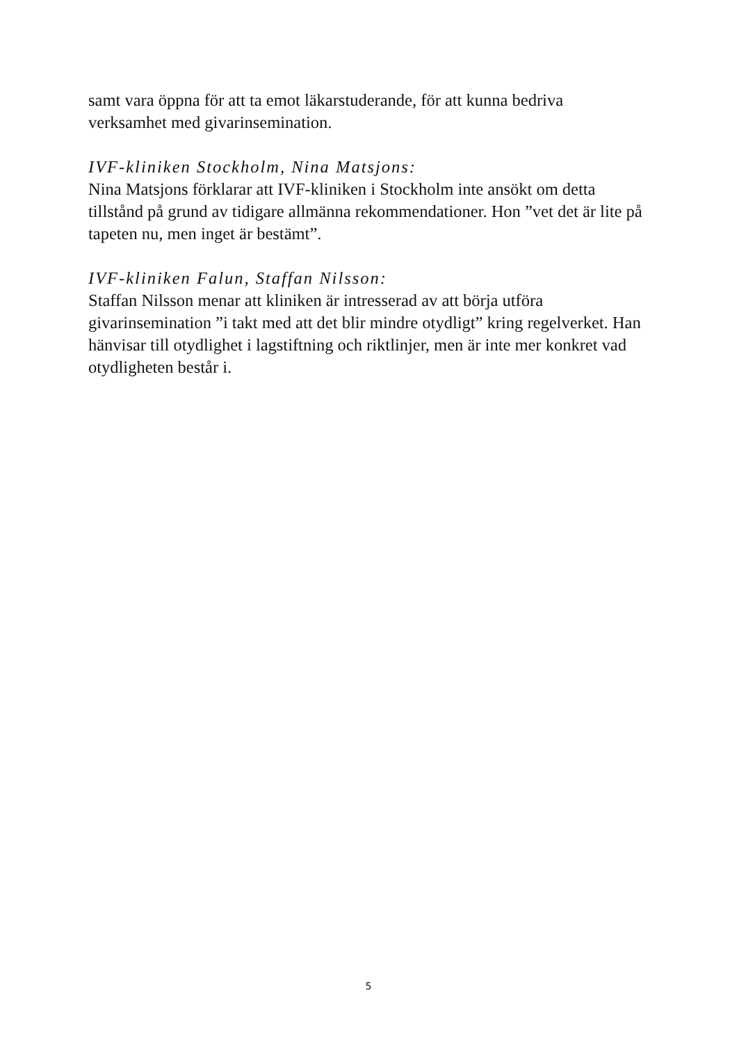samt vara öppna för att ta emot läkarstuderande, för att kunna bedriva verksamhet med givarinsemination.
IVF-kliniken Stockholm, Nina Matsjons:
Nina Matsjons förklarar att IVF-kliniken i Stockholm inte ansökt om detta tillstånd på grund av tidigare allmänna rekommendationer. Hon ”vet det är lite på tapeten nu, men inget är bestämt”.
IVF-kliniken Falun, Staffan Nilsson:
Staffan Nilsson menar att kliniken är intresserad av att börja utföra givarinsemination ”i takt med att det blir mindre otydligt” kring regelverket. Han hänvisar till otydlighet i lagstiftning och riktlinjer, men är inte mer konkret vad otydligheten består i.
5